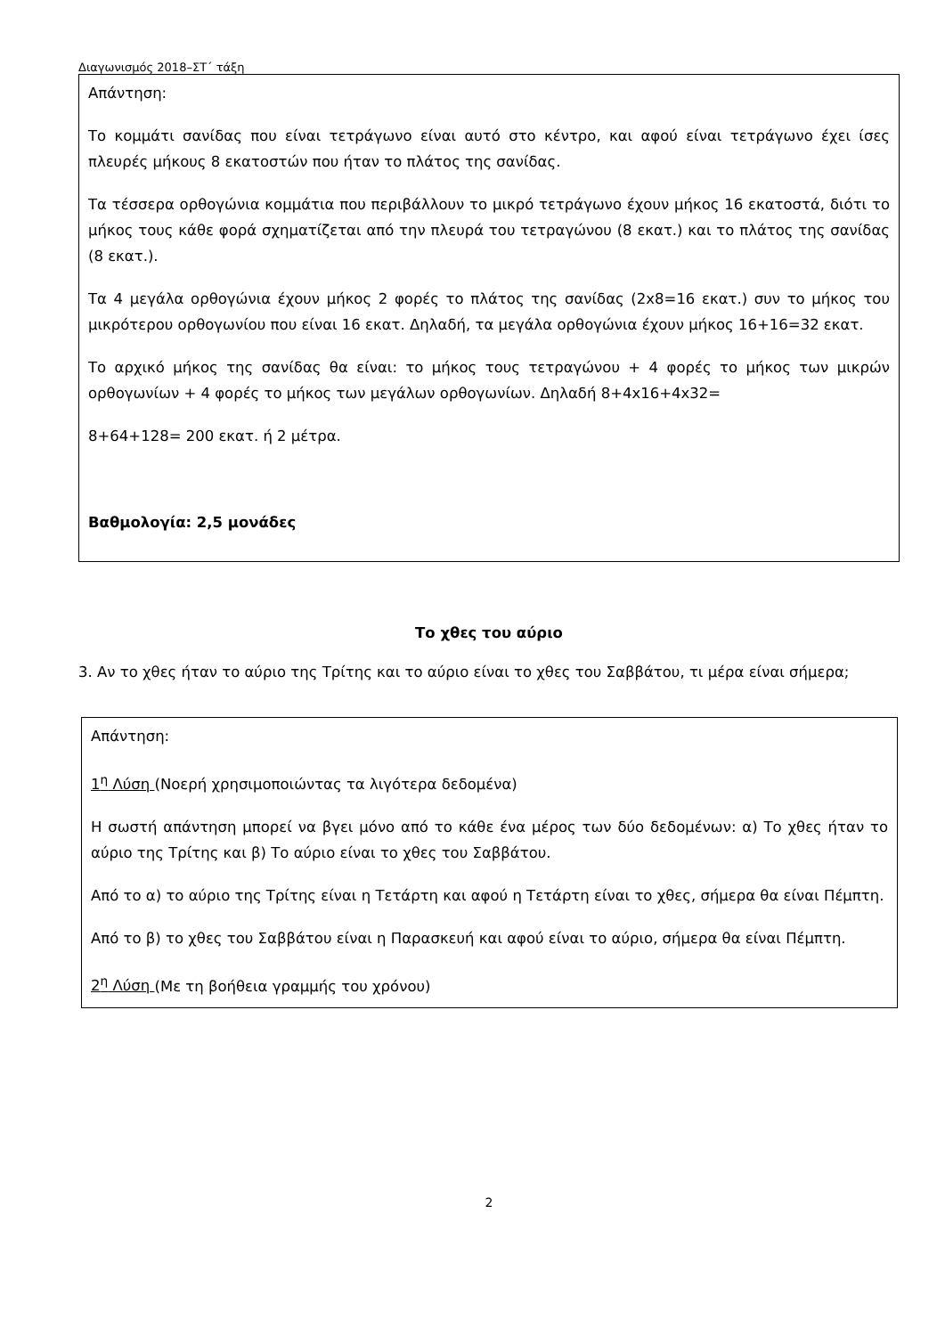Διαγωνισμός 2018–ΣΤ΄ τάξη
Απάντηση:
Το κομμάτι σανίδας που είναι τετράγωνο είναι αυτό στο κέντρο, και αφού είναι τετράγωνο έχει ίσες πλευρές μήκους 8 εκατοστών που ήταν το πλάτος της σανίδας.
Τα τέσσερα ορθογώνια κομμάτια που περιβάλλουν το μικρό τετράγωνο έχουν μήκος 16 εκατοστά, διότι το μήκος τους κάθε φορά σχηματίζεται από την πλευρά του τετραγώνου (8 εκατ.) και το πλάτος της σανίδας (8 εκατ.).
Τα 4 μεγάλα ορθογώνια έχουν μήκος 2 φορές το πλάτος της σανίδας (2x8=16 εκατ.) συν το μήκος του μικρότερου ορθογωνίου που είναι 16 εκατ. Δηλαδή, τα μεγάλα ορθογώνια έχουν μήκος 16+16=32 εκατ.
Το αρχικό μήκος της σανίδας θα είναι: το μήκος τους τετραγώνου + 4 φορές το μήκος των μικρών ορθογωνίων + 4 φορές το μήκος των μεγάλων ορθογωνίων. Δηλαδή 8+4x16+4x32=
8+64+128= 200 εκατ. ή 2 μέτρα.
Βαθμολογία: 2,5 μονάδες
Το χθες του αύριο
3. Αν το χθες ήταν το αύριο της Τρίτης και το αύριο είναι το χθες του Σαββάτου, τι μέρα είναι σήμερα;
Απάντηση:
1<sup>η</sup> Λύση (Νοερή χρησιμοποιώντας τα λιγότερα δεδομένα)
Η σωστή απάντηση μπορεί να βγει μόνο από το κάθε ένα μέρος των δύο δεδομένων: α) Το χθες ήταν το αύριο της Τρίτης και β) Το αύριο είναι το χθες του Σαββάτου.
Από το α) το αύριο της Τρίτης είναι η Τετάρτη και αφού η Τετάρτη είναι το χθες, σήμερα θα είναι Πέμπτη.
Από το β) το χθες του Σαββάτου είναι η Παρασκευή και αφού είναι το αύριο, σήμερα θα είναι Πέμπτη.
2<sup>η</sup> Λύση (Με τη βοήθεια γραμμής του χρόνου)
2